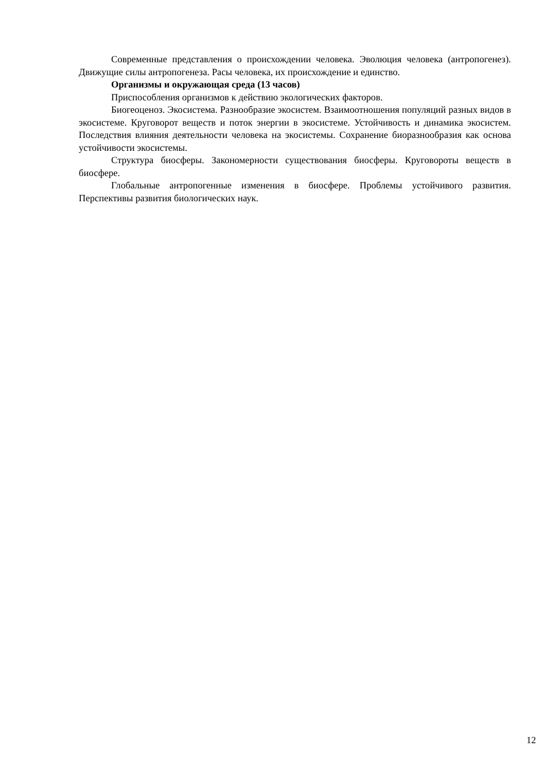Современные представления о происхождении человека. Эволюция человека (антропогенез). Движущие силы антропогенеза. Расы человека, их происхождение и единство.
Организмы и окружающая среда (13 часов)
Приспособления организмов к действию экологических факторов.
Биогеоценоз. Экосистема. Разнообразие экосистем. Взаимоотношения популяций разных видов в экосистеме. Круговорот веществ и поток энергии в экосистеме. Устойчивость и динамика экосистем. Последствия влияния деятельности человека на экосистемы. Сохранение биоразнообразия как основа устойчивости экосистемы.
Структура биосферы. Закономерности существования биосферы. Круговороты веществ в биосфере.
Глобальные антропогенные изменения в биосфере. Проблемы устойчивого развития. Перспективы развития биологических наук.
12